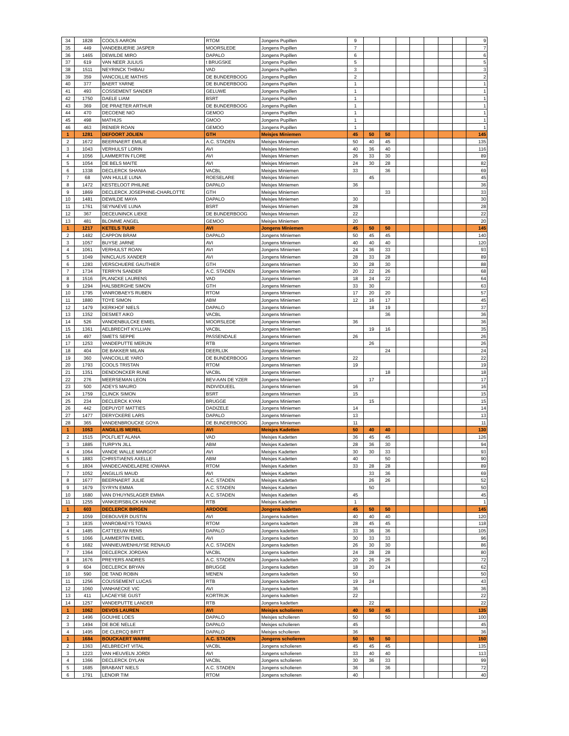| 34 | 1828 | COOLS AARON | RTOM | Jongens Pupillen | 9 | | | | | | | | 9 |
| 35 | 449 | VANDEBUERIE JASPER | MOORSLEDE | Jongens Pupillen | 7 | | | | | | | | 7 |
| 36 | 1465 | DEWILDE MIRO | DAPALO | Jongens Pupillen | 6 | | | | | | | | 6 |
| 37 | 619 | VAN NEER JULIUS | t BRUGSKE | Jongens Pupillen | 5 | | | | | | | | 5 |
| 38 | 1511 | NEYRINCK THIBAU | VAD | Jongens Pupillen | 3 | | | | | | | | 3 |
| 39 | 359 | VANCOILLIE MATHIS | DE BUNDERBOOG | Jongens Pupillen | 2 | | | | | | | | 2 |
| 40 | 377 | BAERT YARNE | DE BUNDERBOOG | Jongens Pupillen | 1 | | | | | | | | 1 |
| 41 | 493 | COSSEMENT SANDER | GELUWE | Jongens Pupillen | 1 | | | | | | | | 1 |
| 42 | 1750 | DAELE LIAM | BSRT | Jongens Pupillen | 1 | | | | | | | | 1 |
| 43 | 369 | DE PRAETER ARTHUR | DE BUNDERBOOG | Jongens Pupillen | 1 | | | | | | | | 1 |
| 44 | 470 | DECOENE NIO | GEMOO | Jongens Pupillen | 1 | | | | | | | | 1 |
| 45 | 498 | MATHIJS | GMOO | Jongens Pupillen | 1 | | | | | | | | 1 |
| 46 | 463 | RENIER ROAN | GEMOO | Jongens Pupillen | 1 | | | | | | | | 1 |
| 1 | 1281 | DEFOORT JOLIEN | GTH | Meisjes Miniemen | 45 | 50 | 50 | | | | | | 145 |
| 2 | 1672 | BEERNAERT EMILIE | A.C. STADEN | Meisjes Miniemen | 50 | 40 | 45 | | | | | | 135 |
| 3 | 1043 | VERHULST LORIN | AVI | Meisjes Miniemen | 40 | 36 | 40 | | | | | | 116 |
| 4 | 1056 | LAMMERTIN FLORE | AVI | Meisjes Miniemen | 26 | 33 | 30 | | | | | | 89 |
| 5 | 1054 | DE BELS MAITE | AVI | Meisjes Miniemen | 24 | 30 | 28 | | | | | | 82 |
| 6 | 1338 | DECLERCK SHANIA | VACBL | Meisjes Miniemen | 33 | | 36 | | | | | | 69 |
| 7 | 68 | VAN HULLE LUNA | ROESELARE | Meisjes Miniemen | | 45 | | | | | | | 45 |
| 8 | 1472 | KESTELOOT PHILINE | DAPALO | Meisjes Miniemen | 36 | | | | | | | | 36 |
| 9 | 1869 | DECLERCK JOSEPHINE-CHARLOTTE | GTH | Meisjes Miniemen | | | 33 | | | | | | 33 |
| 10 | 1481 | DEWILDE MAYA | DAPALO | Meisjes Miniemen | 30 | | | | | | | | 30 |
| 11 | 1761 | SEYNAEVE LUNA | BSRT | Meisjes Miniemen | 28 | | | | | | | | 28 |
| 12 | 367 | DECEUNINCK LIEKE | DE BUNDERBOOG | Meisjes Miniemen | 22 | | | | | | | | 22 |
| 13 | 481 | BLOMME ANGEL | GEMOO | Meisjes Miniemen | 20 | | | | | | | | 20 |
| 1 | 1217 | KETELS TUUR | AVI | Jongens Miniemen | 45 | 50 | 50 | | | | | | 145 |
| 2 | 1482 | CAPPON BRAM | DAPALO | Jongens Miniemen | 50 | 45 | 45 | | | | | | 140 |
| 3 | 1057 | BUYSE JARNE | AVI | Jongens Miniemen | 40 | 40 | 40 | | | | | | 120 |
| 4 | 1061 | VERHULST ROAN | AVI | Jongens Miniemen | 24 | 36 | 33 | | | | | | 93 |
| 5 | 1049 | NINCLAUS XANDER | AVI | Jongens Miniemen | 28 | 33 | 28 | | | | | | 89 |
| 6 | 1283 | VERSCHUERE GAUTHIER | GTH | Jongens Miniemen | 30 | 28 | 30 | | | | | | 88 |
| 7 | 1734 | TERRYN SANDER | A.C. STADEN | Jongens Miniemen | 20 | 22 | 26 | | | | | | 68 |
| 8 | 1516 | PLANCKE LAURENS | VAD | Jongens Miniemen | 18 | 24 | 22 | | | | | | 64 |
| 9 | 1294 | HALSBERGHE SIMON | GTH | Jongens Miniemen | 33 | 30 | | | | | | | 63 |
| 10 | 1795 | VANROBAEYS RUBEN | RTOM | Jongens Miniemen | 17 | 20 | 20 | | | | | | 57 |
| 11 | 1880 | TOYE SIMON | ABM | Jongens Miniemen | 12 | 16 | 17 | | | | | | 45 |
| 12 | 1479 | KERKHOF NIELS | DAPALO | Jongens Miniemen | | 18 | 19 | | | | | | 37 |
| 13 | 1352 | DESMET AIKO | VACBL | Jongens Miniemen | | | 36 | | | | | | 36 |
| 14 | 526 | VANDENBULCKE EMIEL | MOORSLEDE | Jongens Miniemen | 36 | | | | | | | | 36 |
| 15 | 1361 | AELBRECHT KYLLIAN | VACBL | Jongens Miniemen | | 19 | 16 | | | | | | 35 |
| 16 | 497 | SMETS SEPPE | PASSENDALE | Jongens Miniemen | 26 | | | | | | | | 26 |
| 17 | 1253 | VANDEPUTTE MERIJN | RTB | Jongens Miniemen | | 26 | | | | | | | 26 |
| 18 | 404 | DE BAKKER MILAN | DEERLIJK | Jongens Miniemen | | | 24 | | | | | | 24 |
| 19 | 360 | VANCOILLIE YARO | DE BUNDERBOOG | Jongens Miniemen | 22 | | | | | | | | 22 |
| 20 | 1793 | COOLS TRISTAN | RTOM | Jongens Miniemen | 19 | | | | | | | | 19 |
| 21 | 1351 | DENDONCKER RUNE | VACBL | Jongens Miniemen | | | 18 | | | | | | 18 |
| 22 | 276 | MEERSEMAN LEON | BEV-AAN DE YZER | Jongens Miniemen | | 17 | | | | | | | 17 |
| 23 | 500 | ADEYS MAURO | INDIVIDUEEL | Jongens Miniemen | 16 | | | | | | | | 16 |
| 24 | 1759 | CLINCK SIMON | BSRT | Jongens Miniemen | 15 | | | | | | | | 15 |
| 25 | 234 | DECLERCK KYAN | BRUGGE | Jongens Miniemen | | 15 | | | | | | | 15 |
| 26 | 442 | DEPUYDT MATTIES | DADIZELE | Jongens Miniemen | 14 | | | | | | | | 14 |
| 27 | 1477 | DERYCKERE LARS | DAPALO | Jongens Miniemen | 13 | | | | | | | | 13 |
| 28 | 365 | VANDENBROUCKE GOYA | DE BUNDERBOOG | Jongens Miniemen | 11 | | | | | | | | 11 |
| 1 | 1053 | ANGILLIS MEREL | AVI | Meisjes Kadetten | 50 | 40 | 40 | | | | | | 130 |
| 2 | 1515 | POLFLIET ALANA | VAD | Meisjes Kadetten | 36 | 45 | 45 | | | | | | 126 |
| 3 | 1885 | TURPYN JILL | ABM | Meisjes Kadetten | 28 | 36 | 30 | | | | | | 94 |
| 4 | 1064 | VANDE WALLE MARGOT | AVI | Meisjes Kadetten | 30 | 30 | 33 | | | | | | 93 |
| 5 | 1883 | CHRISTIAENS AXELLE | ABM | Meisjes Kadetten | 40 | | 50 | | | | | | 90 |
| 6 | 1804 | VANDECANDELAERE IOWANA | RTOM | Meisjes Kadetten | 33 | 28 | 28 | | | | | | 89 |
| 7 | 1052 | ANGILLIS MAUD | AVI | Meisjes Kadetten | | 33 | 36 | | | | | | 69 |
| 8 | 1677 | BEERNAERT JULIE | A.C. STADEN | Meisjes Kadetten | | 26 | 26 | | | | | | 52 |
| 9 | 1679 | SYRYN EMMA | A.C. STADEN | Meisjes Kadetten | | 50 | | | | | | | 50 |
| 10 | 1680 | VAN D'HUYNSLAGER EMMA | A.C. STADEN | Meisjes Kadetten | 45 | | | | | | | | 45 |
| 11 | 1255 | VANKEIRSBILCK HANNE | RTB | Meisjes Kadetten | 1 | | | | | | | | 1 |
| 1 | 603 | DECLERCK BIRGEN | ARDOOIE | Jongens kadetten | 45 | 50 | 50 | | | | | | 145 |
| 2 | 1059 | DEBOUVER DUSTIN | AVI | Jongens kadetten | 40 | 40 | 40 | | | | | | 120 |
| 3 | 1835 | VANROBAEYS TOMAS | RTOM | Jongens kadetten | 28 | 45 | 45 | | | | | | 118 |
| 4 | 1485 | CATTEEUW RENS | DAPALO | Jongens kadetten | 33 | 36 | 36 | | | | | | 105 |
| 5 | 1066 | LAMMERTIN EMIEL | AVI | Jongens kadetten | 30 | 33 | 33 | | | | | | 96 |
| 6 | 1682 | VANNIEUWENHUYSE RENAUD | A.C. STADEN | Jongens kadetten | 26 | 30 | 30 | | | | | | 86 |
| 7 | 1364 | DECLERCK JORDAN | VACBL | Jongens kadetten | 24 | 28 | 28 | | | | | | 80 |
| 8 | 1676 | PREYERS ANDRES | A.C. STADEN | Jongens kadetten | 20 | 26 | 26 | | | | | | 72 |
| 9 | 604 | DECLERCK BRYAN | BRUGGE | Jongens kadetten | 18 | 20 | 24 | | | | | | 62 |
| 10 | 590 | DE TAND ROBIN | MENEN | Jongens kadetten | 50 | | | | | | | | 50 |
| 11 | 1256 | COUSSEMENT LUCAS | RTB | Jongens kadetten | 19 | 24 | | | | | | | 43 |
| 12 | 1060 | VANHAECKE VIC | AVI | Jongens kadetten | 36 | | | | | | | | 36 |
| 13 | 411 | LACAEYSE GUST | KORTRIJK | Jongens kadetten | 22 | | | | | | | | 22 |
| 14 | 1257 | VANDEPUTTE LANDER | RTB | Jongens kadetten | | 22 | | | | | | | 22 |
| 1 | 1062 | DEVOS LAUREN | AVI | Meisjes scholieren | 40 | 50 | 45 | | | | | | 135 |
| 2 | 1496 | GOUHIE LOES | DAPALO | Meisjes scholieren | 50 | | 50 | | | | | | 100 |
| 3 | 1494 | DE BOE NELLE | DAPALO | Meisjes scholieren | 45 | | | | | | | | 45 |
| 4 | 1495 | DE CLERCQ BRITT | DAPALO | Meisjes scholieren | 36 | | | | | | | | 36 |
| 1 | 1684 | BOUCKAERT WARRE | A.C. STADEN | Jongens scholieren | 50 | 50 | 50 | | | | | | 150 |
| 2 | 1363 | AELBRECHT VITAL | VACBL | Jongens scholieren | 45 | 45 | 45 | | | | | | 135 |
| 3 | 1223 | VAN HEUVELN JORDI | AVI | Jongens scholieren | 33 | 40 | 40 | | | | | | 113 |
| 4 | 1366 | DECLERCK DYLAN | VACBL | Jongens scholieren | 30 | 36 | 33 | | | | | | 99 |
| 5 | 1685 | BRABANT NIELS | A.C. STADEN | Jongens scholieren | 36 | | 36 | | | | | | 72 |
| 6 | 1791 | LENOIR TIM | RTOM | Jongens scholieren | 40 | | | | | | | | 40 |